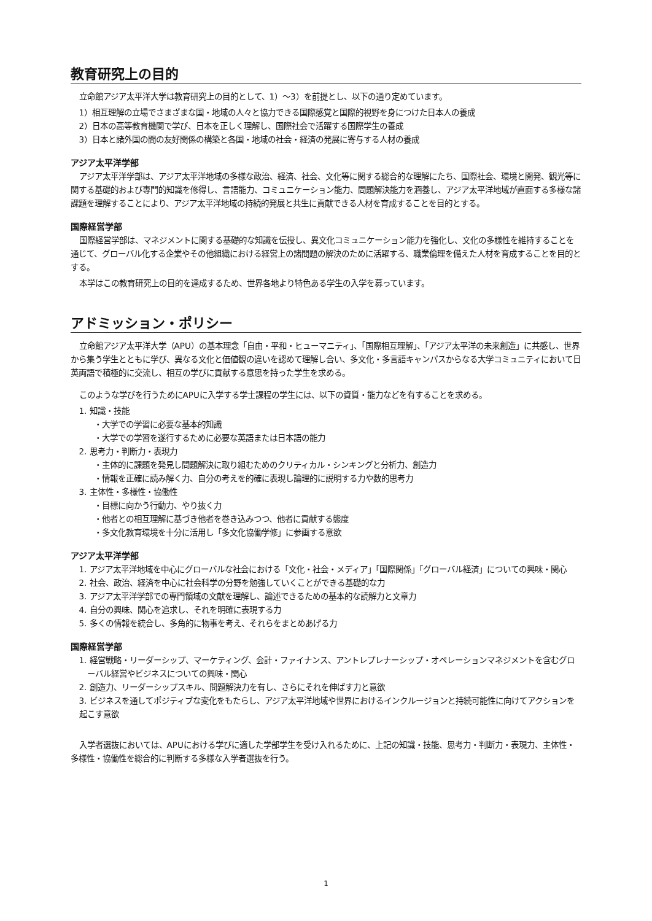教育研究上の目的
立命館アジア太平洋大学は教育研究上の目的として、1）〜3）を前提とし、以下の通り定めています。
1）相互理解の立場でさまざまな国・地域の人々と協力できる国際感覚と国際的視野を身につけた日本人の養成
2）日本の高等教育機関で学び、日本を正しく理解し、国際社会で活躍する国際学生の養成
3）日本と諸外国の間の友好関係の構築と各国・地域の社会・経済の発展に寄与する人材の養成
アジア太平洋学部
アジア太平洋学部は、アジア太平洋地域の多様な政治、経済、社会、文化等に関する総合的な理解にたち、国際社会、環境と開発、観光等に関する基礎的および専門的知識を修得し、言語能力、コミュニケーション能力、問題解決能力を涵養し、アジア太平洋地域が直面する多様な諸課題を理解することにより、アジア太平洋地域の持続的発展と共生に貢献できる人材を育成することを目的とする。
国際経営学部
国際経営学部は、マネジメントに関する基礎的な知識を伝授し、異文化コミュニケーション能力を強化し、文化の多様性を維持することを通じて、グローバル化する企業やその他組織における経営上の諸問題の解決のために活躍する、職業倫理を備えた人材を育成することを目的とする。
本学はこの教育研究上の目的を達成するため、世界各地より特色ある学生の入学を募っています。
アドミッション・ポリシー
立命館アジア太平洋大学（APU）の基本理念「自由・平和・ヒューマニティ」、「国際相互理解」、「アジア太平洋の未来創造」に共感し、世界から集う学生とともに学び、異なる文化と価値観の違いを認めて理解し合い、多文化・多言語キャンパスからなる大学コミュニティにおいて日英両語で積極的に交流し、相互の学びに貢献する意思を持った学生を求める。
このような学びを行うためにAPUに入学する学士課程の学生には、以下の資質・能力などを有することを求める。
1. 知識・技能
・大学での学習に必要な基本的知識
・大学での学習を遂行するために必要な英語または日本語の能力
2. 思考力・判断力・表現力
・主体的に課題を発見し問題解決に取り組むためのクリティカル・シンキングと分析力、創造力
・情報を正確に読み解く力、自分の考えを的確に表現し論理的に説明する力や数的思考力
3. 主体性・多様性・協働性
・目標に向かう行動力、やり抜く力
・他者との相互理解に基づき他者を巻き込みつつ、他者に貢献する態度
・多文化教育環境を十分に活用し「多文化協働学修」に参画する意欲
アジア太平洋学部
1. アジア太平洋地域を中心にグローバルな社会における「文化・社会・メディア」「国際関係」「グローバル経済」についての興味・関心
2. 社会、政治、経済を中心に社会科学の分野を勉強していくことができる基礎的な力
3. アジア太平洋学部での専門領域の文献を理解し、論述できるための基本的な読解力と文章力
4. 自分の興味、関心を追求し、それを明確に表現する力
5. 多くの情報を統合し、多角的に物事を考え、それらをまとめあげる力
国際経営学部
1. 経営戦略・リーダーシップ、マーケティング、会計・ファイナンス、アントレプレナーシップ・オペレーションマネジメントを含むグローバル経営やビジネスについての興味・関心
2. 創造力、リーダーシップスキル、問題解決力を有し、さらにそれを伸ばす力と意欲
3. ビジネスを通してポジティブな変化をもたらし、アジア太平洋地域や世界におけるインクルージョンと持続可能性に向けてアクションを起こす意欲
入学者選抜においては、APUにおける学びに適した学部学生を受け入れるために、上記の知識・技能、思考力・判断力・表現力、主体性・多様性・協働性を総合的に判断する多様な入学者選抜を行う。
1